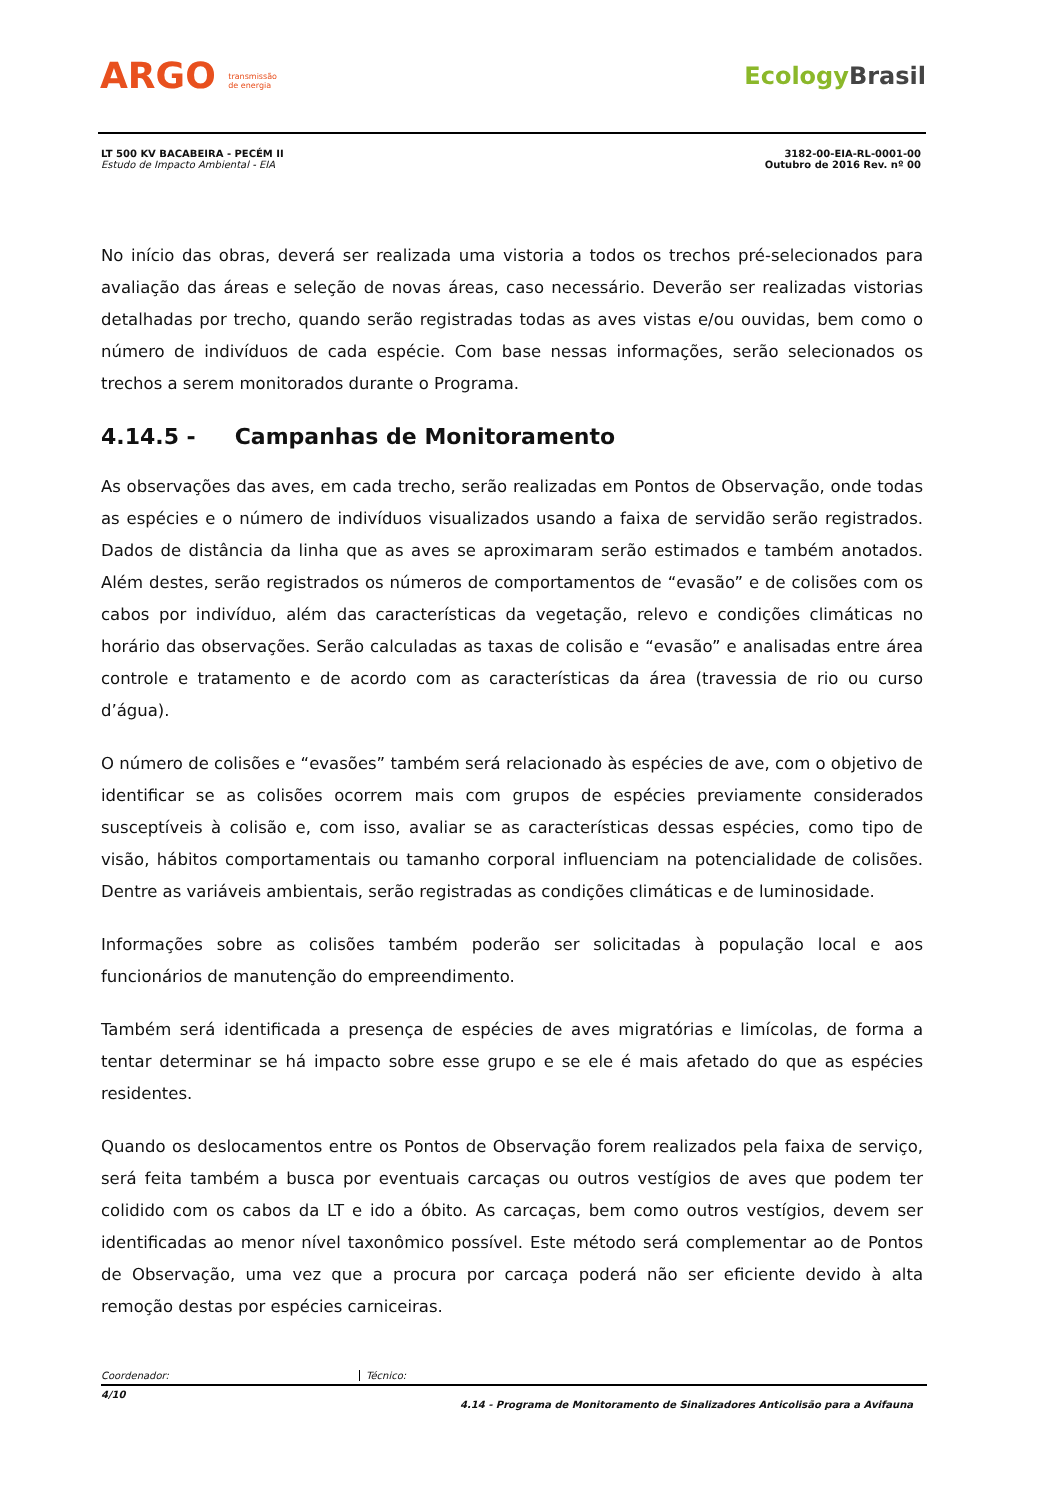ARGO transmissão
de energia
EcologyBrasil
LT 500 KV BACABEIRA - PECÉM II
Estudo de Impacto Ambiental - EIA
3182-00-EIA-RL-0001-00
Outubro de 2016 Rev. nº 00
No início das obras, deverá ser realizada uma vistoria a todos os trechos pré-selecionados para avaliação das áreas e seleção de novas áreas, caso necessário. Deverão ser realizadas vistorias detalhadas por trecho, quando serão registradas todas as aves vistas e/ou ouvidas, bem como o número de indivíduos de cada espécie. Com base nessas informações, serão selecionados os trechos a serem monitorados durante o Programa.
4.14.5 - Campanhas de Monitoramento
As observações das aves, em cada trecho, serão realizadas em Pontos de Observação, onde todas as espécies e o número de indivíduos visualizados usando a faixa de servidão serão registrados. Dados de distância da linha que as aves se aproximaram serão estimados e também anotados. Além destes, serão registrados os números de comportamentos de “evasão” e de colisões com os cabos por indivíduo, além das características da vegetação, relevo e condições climáticas no horário das observações. Serão calculadas as taxas de colisão e “evasão” e analisadas entre área controle e tratamento e de acordo com as características da área (travessia de rio ou curso d’água).
O número de colisões e “evasões” também será relacionado às espécies de ave, com o objetivo de identificar se as colisões ocorrem mais com grupos de espécies previamente considerados susceptíveis à colisão e, com isso, avaliar se as características dessas espécies, como tipo de visão, hábitos comportamentais ou tamanho corporal influenciam na potencialidade de colisões. Dentre as variáveis ambientais, serão registradas as condições climáticas e de luminosidade.
Informações sobre as colisões também poderão ser solicitadas à população local e aos funcionários de manutenção do empreendimento.
Também será identificada a presença de espécies de aves migratórias e limícolas, de forma a tentar determinar se há impacto sobre esse grupo e se ele é mais afetado do que as espécies residentes.
Quando os deslocamentos entre os Pontos de Observação forem realizados pela faixa de serviço, será feita também a busca por eventuais carcaças ou outros vestígios de aves que podem ter colidido com os cabos da LT e ido a óbito. As carcaças, bem como outros vestígios, devem ser identificadas ao menor nível taxonômico possível. Este método será complementar ao de Pontos de Observação, uma vez que a procura por carcaça poderá não ser eficiente devido à alta remoção destas por espécies carniceiras.
Coordenador: Técnico:
4/10 4.14 - Programa de Monitoramento de Sinalizadores Anticolisão para a Avifauna